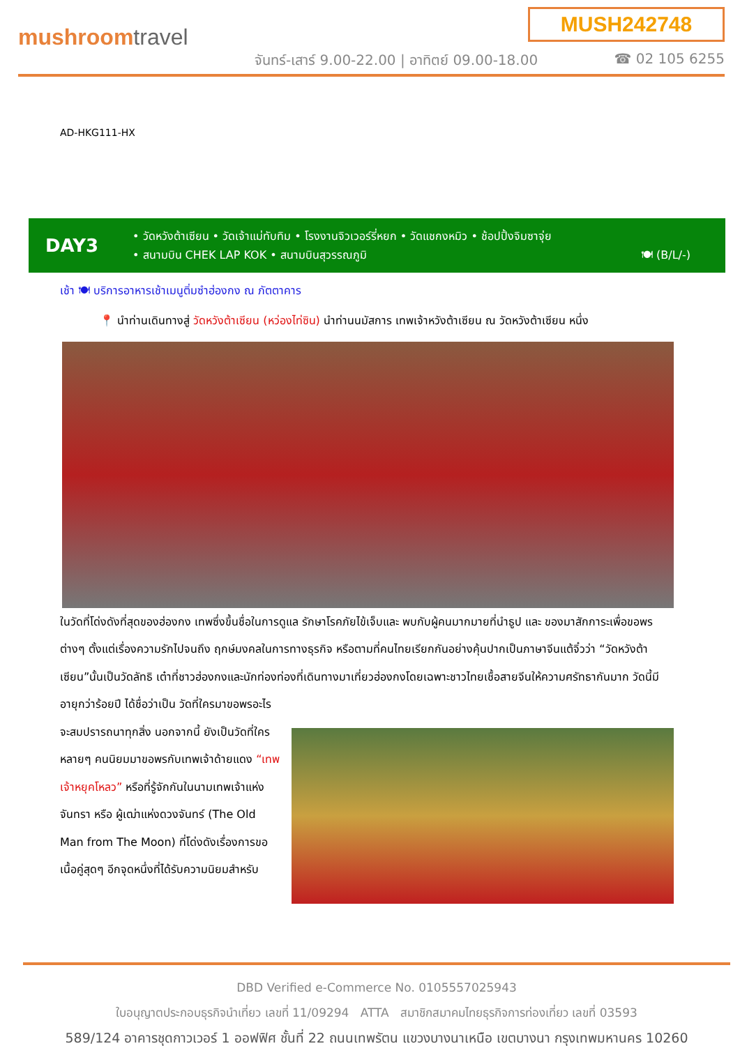MUSH242748
mushroomtravel
จันทร์-เสาร์ 9.00-22.00 | อาทิตย์ 09.00-18.00
☎ 02 105 6255
AD-HKG111-HX
DAY3
• วัดหวังต้าเซียน • วัดเจ้าแม่ทับทิม • โรงงานจิวเวอร์รี่หยก • วัดแชกงหมิว • ช้อปปิ้งจิมซาจุ่ย
• สนามบิน CHEK LAP KOK • สนามบินสุวรรณภูมิ 🍽 (B/L/-)
เช้า 🍽 บริการอาหารเช้าเมนูติ่มซำฮ่องกง ณ ภัตตาคาร
📍 นำท่านเดินทางสู่ วัดหวังต้าเซียน (หว่องไท่ซิน) นำท่านนมัสการ เทพเจ้าหวังต้าเซียน ณ วัดหวังต้าเซียน หนึ่ง
ในวัดที่โด่งดังที่สุดของฮ่องกง เทพซึ่งขึ้นชื่อในการดูแล รักษาโรคภัยไข้เจ็บและ พบกับผู้คนมากมายที่นำธูป และ ของมาสักการะเพื่อขอพรต่างๆ ตั้งแต่เรื่องความรักไปจนถึง ฤกษ์มงคลในการทางธุรกิจ หรือตามที่คนไทยเรียกกันอย่างคุ้นปากเป็นภาษาจีนแต้จิ๋วว่า “วัดหวังต้าเซียน”นั้นเป็นวัดลัทธิ เต๋าที่ชาวฮ่องกงและนักท่องท่องที่เดินทางมาเที่ยวฮ่องกงโดยเฉพาะชาวไทยเชื้อสายจีนให้ความศรัทธากันมาก วัดนี้มี อายุกว่าร้อยปี ได้ชื่อว่าเป็น วัดที่ใครมาขอพรอะไร
จะสมปรารถนาทุกสิ่ง นอกจากนี้ ยังเป็นวัดที่ใครหลายๆ คนนิยมมาขอพรกับเทพเจ้าด้ายแดง “เทพเจ้าหยุคโหลว” หรือที่รู้จักกันในนามเทพเจ้าแห่งจันทรา หรือ ผู้เฒ่าแห่งดวงจันทร์ (The Old Man from The Moon) ที่โด่งดังเรื่องการขอเนื้อคู่สุดๆ อีกจุดหนึ่งที่ได้รับความนิยมสำหรับ
DBD Verified e-Commerce No. 0105557025943
ใบอนุญาตประกอบธุรกิจนำเที่ยว เลขที่ 11/09294 ATTA สมาชิกสมาคมไทยธุรกิจการท่องเที่ยว เลขที่ 03593
589/124 อาคารชุดกาวเวอร์ 1 ออฟฟิศ ชั้นที่ 22 ถนนเทพรัตน แขวงบางนาเหนือ เขตบางนา กรุงเทพมหานคร 10260